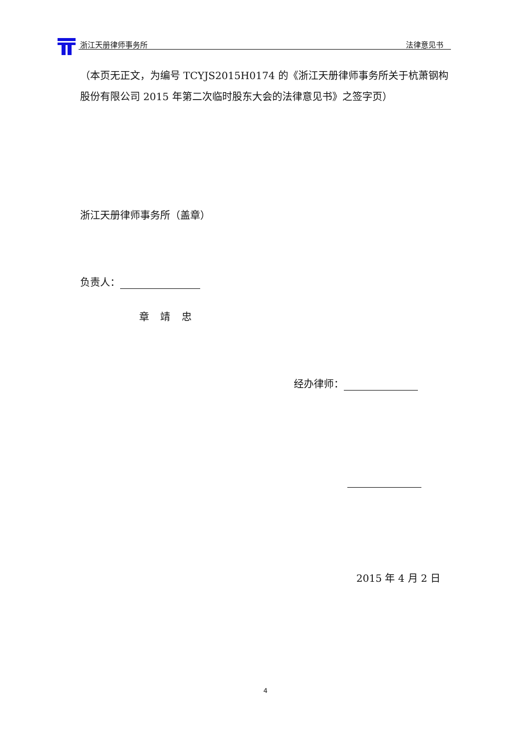浙江天册律师事务所 法律意见书
（本页无正文，为编号 TCYJS2015H0174 的《浙江天册律师事务所关于杭萧钢构股份有限公司 2015 年第二次临时股东大会的法律意见书》之签字页）
浙江天册律师事务所（盖章）
负责人：
章 靖 忠
经办律师：
2015 年 4 月 2 日
4